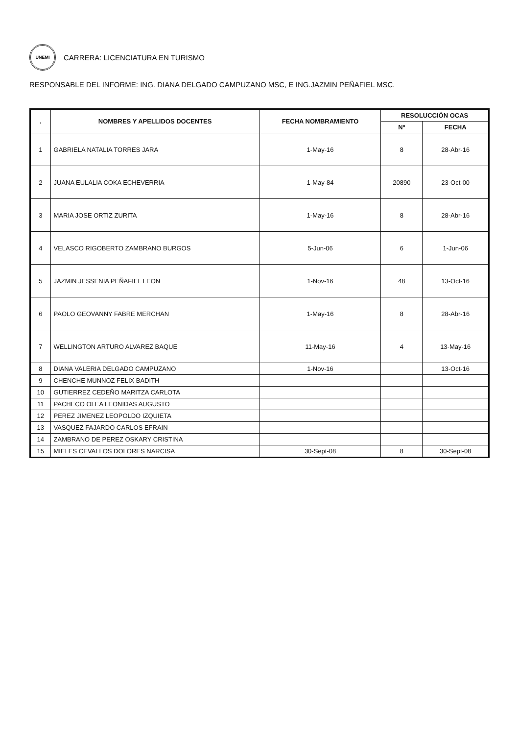UNEMI
CARRERA: LICENCIATURA EN TURISMO
RESPONSABLE DEL INFORME: ING. DIANA DELGADO CAMPUZANO MSC, E ING.JAZMIN PEÑAFIEL MSC.
| . | NOMBRES Y APELLIDOS DOCENTES | FECHA NOMBRAMIENTO | RESOLUCCIÓN OCAS | |
| --- | --- | --- | --- | --- |
| | | | Nº | FECHA |
| 1 | GABRIELA NATALIA TORRES JARA | 1-May-16 | 8 | 28-Abr-16 |
| 2 | JUANA EULALIA COKA ECHEVERRIA | 1-May-84 | 20890 | 23-Oct-00 |
| 3 | MARIA JOSE ORTIZ ZURITA | 1-May-16 | 8 | 28-Abr-16 |
| 4 | VELASCO RIGOBERTO ZAMBRANO BURGOS | 5-Jun-06 | 6 | 1-Jun-06 |
| 5 | JAZMIN JESSENIA PEÑAFIEL LEON | 1-Nov-16 | 48 | 13-Oct-16 |
| 6 | PAOLO GEOVANNY FABRE MERCHAN | 1-May-16 | 8 | 28-Abr-16 |
| 7 | WELLINGTON ARTURO ALVAREZ BAQUE | 11-May-16 | 4 | 13-May-16 |
| 8 | DIANA VALERIA DELGADO CAMPUZANO | 1-Nov-16 | | 13-Oct-16 |
| 9 | CHENCHE MUNNOZ FELIX BADITH | | | |
| 10 | GUTIERREZ CEDEÑO MARITZA CARLOTA | | | |
| 11 | PACHECO OLEA LEONIDAS AUGUSTO | | | |
| 12 | PEREZ JIMENEZ LEOPOLDO IZQUIETA | | | |
| 13 | VASQUEZ FAJARDO CARLOS EFRAIN | | | |
| 14 | ZAMBRANO DE PEREZ OSKARY CRISTINA | | | |
| 15 | MIELES CEVALLOS DOLORES NARCISA | 30-Sept-08 | 8 | 30-Sept-08 |